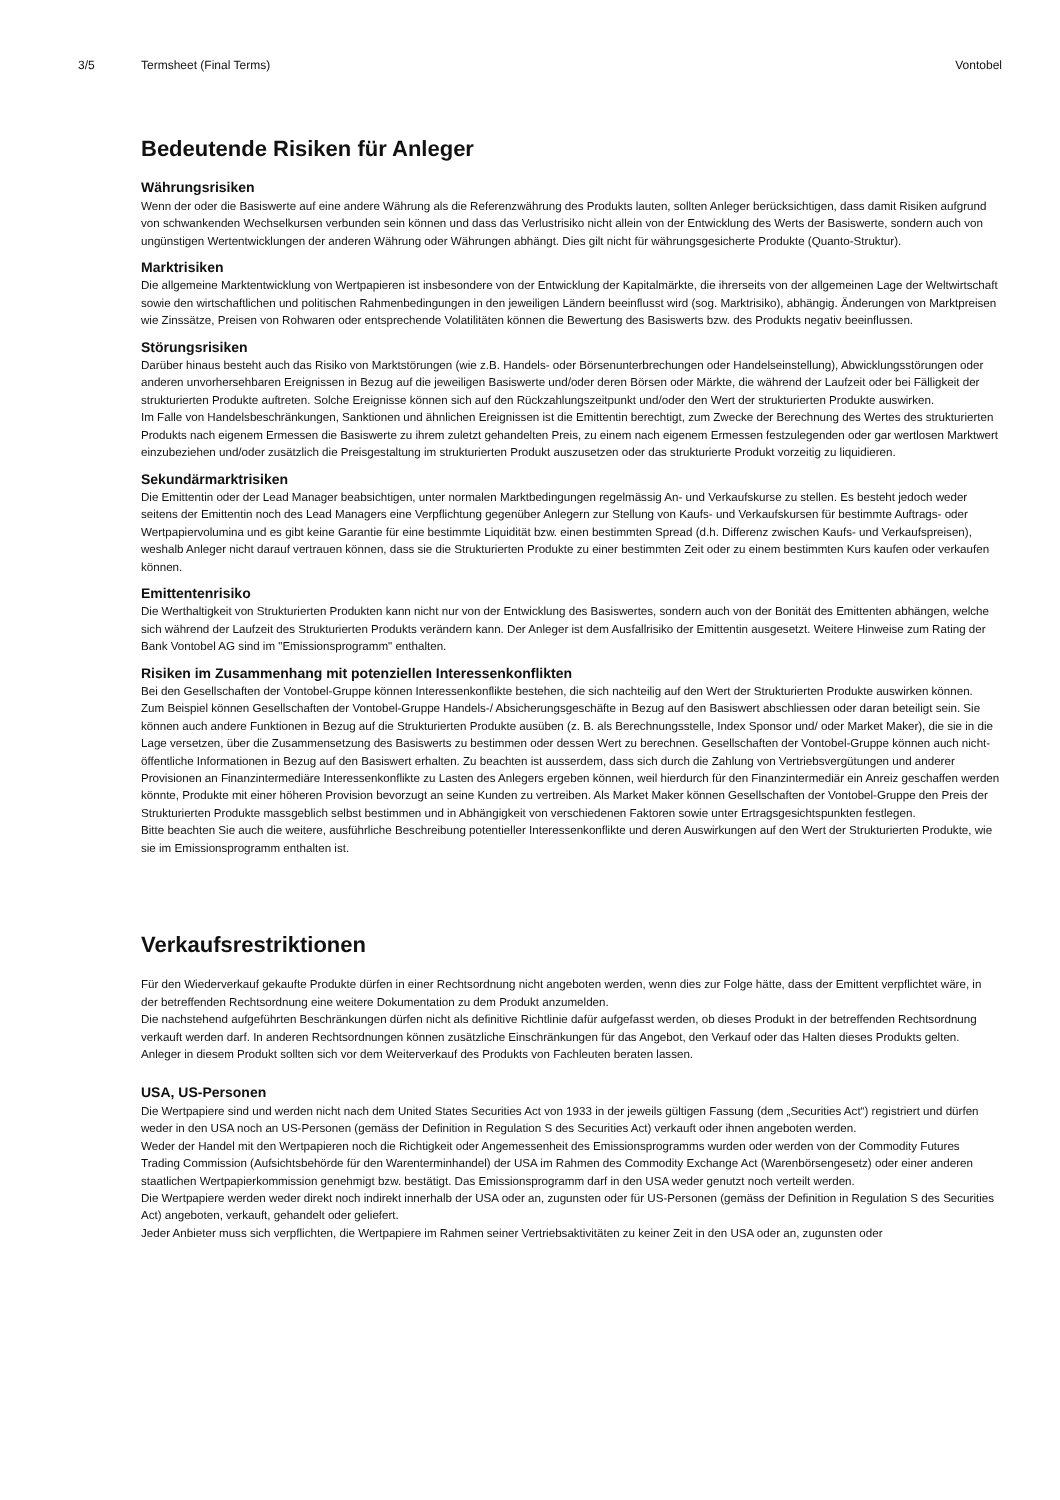3/5 Termsheet (Final Terms) Vontobel
Bedeutende Risiken für Anleger
Währungsrisiken
Wenn der oder die Basiswerte auf eine andere Währung als die Referenzwährung des Produkts lauten, sollten Anleger berücksichtigen, dass damit Risiken aufgrund von schwankenden Wechselkursen verbunden sein können und dass das Verlustrisiko nicht allein von der Entwicklung des Werts der Basiswerte, sondern auch von ungünstigen Wertentwicklungen der anderen Währung oder Währungen abhängt. Dies gilt nicht für währungsgesicherte Produkte (Quanto-Struktur).
Marktrisiken
Die allgemeine Marktentwicklung von Wertpapieren ist insbesondere von der Entwicklung der Kapitalmärkte, die ihrerseits von der allgemeinen Lage der Weltwirtschaft sowie den wirtschaftlichen und politischen Rahmenbedingungen in den jeweiligen Ländern beeinflusst wird (sog. Marktrisiko), abhängig. Änderungen von Marktpreisen wie Zinssätze, Preisen von Rohwaren oder entsprechende Volatilitäten können die Bewertung des Basiswerts bzw. des Produkts negativ beeinflussen.
Störungsrisiken
Darüber hinaus besteht auch das Risiko von Marktstörungen (wie z.B. Handels- oder Börsenunterbrechungen oder Handelseinstellung), Abwicklungsstörungen oder anderen unvorhersehbaren Ereignissen in Bezug auf die jeweiligen Basiswerte und/oder deren Börsen oder Märkte, die während der Laufzeit oder bei Fälligkeit der strukturierten Produkte auftreten. Solche Ereignisse können sich auf den Rückzahlungszeitpunkt und/oder den Wert der strukturierten Produkte auswirken.
Im Falle von Handelsbeschränkungen, Sanktionen und ähnlichen Ereignissen ist die Emittentin berechtigt, zum Zwecke der Berechnung des Wertes des strukturierten Produkts nach eigenem Ermessen die Basiswerte zu ihrem zuletzt gehandelten Preis, zu einem nach eigenem Ermessen festzulegenden oder gar wertlosen Marktwert einzubeziehen und/oder zusätzlich die Preisgestaltung im strukturierten Produkt auszusetzen oder das strukturierte Produkt vorzeitig zu liquidieren.
Sekundärmarktrisiken
Die Emittentin oder der Lead Manager beabsichtigen, unter normalen Marktbedingungen regelmässig An- und Verkaufskurse zu stellen. Es besteht jedoch weder seitens der Emittentin noch des Lead Managers eine Verpflichtung gegenüber Anlegern zur Stellung von Kaufs- und Verkaufskursen für bestimmte Auftrags- oder Wertpapiervolumina und es gibt keine Garantie für eine bestimmte Liquidität bzw. einen bestimmten Spread (d.h. Differenz zwischen Kaufs- und Verkaufspreisen), weshalb Anleger nicht darauf vertrauen können, dass sie die Strukturierten Produkte zu einer bestimmten Zeit oder zu einem bestimmten Kurs kaufen oder verkaufen können.
Emittentenrisiko
Die Werthaltigkeit von Strukturierten Produkten kann nicht nur von der Entwicklung des Basiswertes, sondern auch von der Bonität des Emittenten abhängen, welche sich während der Laufzeit des Strukturierten Produkts verändern kann. Der Anleger ist dem Ausfallrisiko der Emittentin ausgesetzt. Weitere Hinweise zum Rating der Bank Vontobel AG sind im "Emissionsprogramm" enthalten.
Risiken im Zusammenhang mit potenziellen Interessenkonflikten
Bei den Gesellschaften der Vontobel-Gruppe können Interessenkonflikte bestehen, die sich nachteilig auf den Wert der Strukturierten Produkte auswirken können.
Zum Beispiel können Gesellschaften der Vontobel-Gruppe Handels-/ Absicherungsgeschäfte in Bezug auf den Basiswert abschliessen oder daran beteiligt sein. Sie können auch andere Funktionen in Bezug auf die Strukturierten Produkte ausüben (z. B. als Berechnungsstelle, Index Sponsor und/ oder Market Maker), die sie in die Lage versetzen, über die Zusammensetzung des Basiswerts zu bestimmen oder dessen Wert zu berechnen. Gesellschaften der Vontobel-Gruppe können auch nicht-öffentliche Informationen in Bezug auf den Basiswert erhalten. Zu beachten ist ausserdem, dass sich durch die Zahlung von Vertriebsvergütungen und anderer Provisionen an Finanzintermediäre Interessenkonflikte zu Lasten des Anlegers ergeben können, weil hierdurch für den Finanzintermediär ein Anreiz geschaffen werden könnte, Produkte mit einer höheren Provision bevorzugt an seine Kunden zu vertreiben. Als Market Maker können Gesellschaften der Vontobel-Gruppe den Preis der Strukturierten Produkte massgeblich selbst bestimmen und in Abhängigkeit von verschiedenen Faktoren sowie unter Ertragsgesichtspunkten festlegen.
Bitte beachten Sie auch die weitere, ausführliche Beschreibung potentieller Interessenkonflikte und deren Auswirkungen auf den Wert der Strukturierten Produkte, wie sie im Emissionsprogramm enthalten ist.
Verkaufsrestriktionen
Für den Wiederverkauf gekaufte Produkte dürfen in einer Rechtsordnung nicht angeboten werden, wenn dies zur Folge hätte, dass der Emittent verpflichtet wäre, in der betreffenden Rechtsordnung eine weitere Dokumentation zu dem Produkt anzumelden.
Die nachstehend aufgeführten Beschränkungen dürfen nicht als definitive Richtlinie dafür aufgefasst werden, ob dieses Produkt in der betreffenden Rechtsordnung verkauft werden darf. In anderen Rechtsordnungen können zusätzliche Einschränkungen für das Angebot, den Verkauf oder das Halten dieses Produkts gelten. Anleger in diesem Produkt sollten sich vor dem Weiterverkauf des Produkts von Fachleuten beraten lassen.
USA, US-Personen
Die Wertpapiere sind und werden nicht nach dem United States Securities Act von 1933 in der jeweils gültigen Fassung (dem „Securities Act“) registriert und dürfen weder in den USA noch an US-Personen (gemäss der Definition in Regulation S des Securities Act) verkauft oder ihnen angeboten werden.
Weder der Handel mit den Wertpapieren noch die Richtigkeit oder Angemessenheit des Emissionsprogramms wurden oder werden von der Commodity Futures Trading Commission (Aufsichtsbehörde für den Warenterminhandel) der USA im Rahmen des Commodity Exchange Act (Warenbörsengesetz) oder einer anderen staatlichen Wertpapierkommission genehmigt bzw. bestätigt. Das Emissionsprogramm darf in den USA weder genutzt noch verteilt werden.
Die Wertpapiere werden weder direkt noch indirekt innerhalb der USA oder an, zugunsten oder für US-Personen (gemäss der Definition in Regulation S des Securities Act) angeboten, verkauft, gehandelt oder geliefert.
Jeder Anbieter muss sich verpflichten, die Wertpapiere im Rahmen seiner Vertriebsaktivitäten zu keiner Zeit in den USA oder an, zugunsten oder